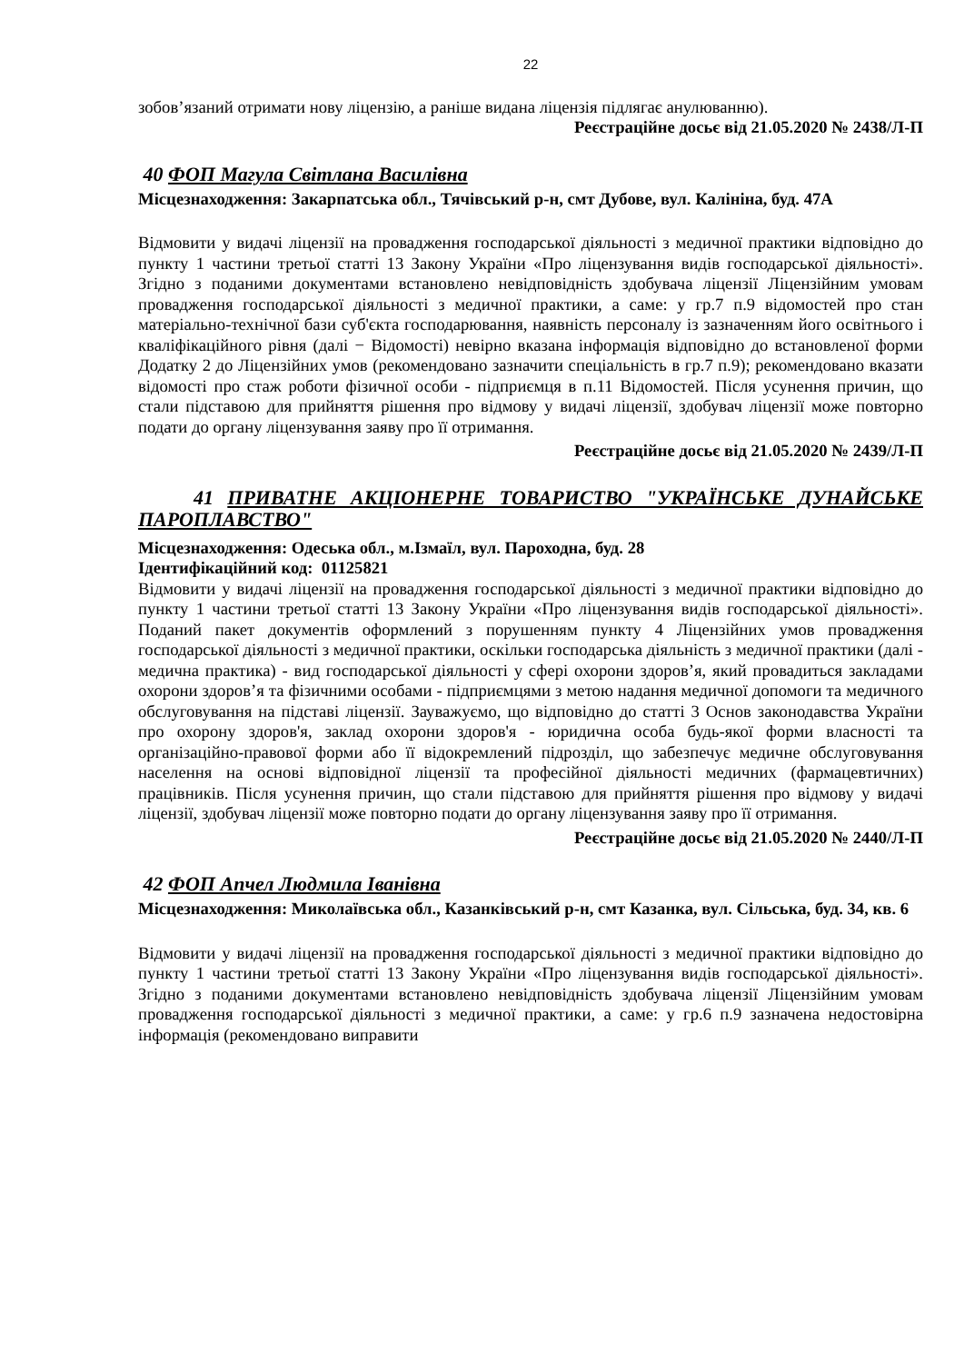22
зобов’язаний отримати нову ліцензію, а раніше видана ліцензія підлягає анулюванню).
Реєстраційне досьє від 21.05.2020 № 2438/Л-П
40 ФОП Магула Світлана Василівна
Місцезнаходження: Закарпатська обл., Тячівський р-н, смт Дубове, вул. Калініна, буд. 47А
Відмовити у видачі ліцензії на провадження господарської діяльності з медичної практики відповідно до пункту 1 частини третьої статті 13 Закону України «Про ліцензування видів господарської діяльності». Згідно з поданими документами встановлено невідповідність здобувача ліцензії Ліцензійним умовам провадження господарської діяльності з медичної практики, а саме: у гр.7 п.9 відомостей про стан матеріально-технічної бази суб'єкта господарювання, наявність персоналу із зазначенням його освітнього і кваліфікаційного рівня (далі − Відомості) невірно вказана інформація відповідно до встановленої форми Додатку 2 до Ліцензійних умов (рекомендовано зазначити спеціальність в гр.7 п.9); рекомендовано вказати відомості про стаж роботи фізичної особи - підприємця в п.11 Відомостей. Після усунення причин, що стали підставою для прийняття рішення про відмову у видачі ліцензії, здобувач ліцензії може повторно подати до органу ліцензування заяву про її отримання.
Реєстраційне досьє від 21.05.2020 № 2439/Л-П
41 ПРИВАТНЕ АКЦІОНЕРНЕ ТОВАРИСТВО "УКРАЇНСЬКЕ ДУНАЙСЬКЕ ПАРОПЛАВСТВО"
Місцезнаходження: Одеська обл., м.Ізмаїл, вул. Пароходна, буд. 28
Ідентифікаційний код: 01125821
Відмовити у видачі ліцензії на провадження господарської діяльності з медичної практики відповідно до пункту 1 частини третьої статті 13 Закону України «Про ліцензування видів господарської діяльності». Поданий пакет документів оформлений з порушенням пункту 4 Ліцензійних умов провадження господарської діяльності з медичної практики, оскільки господарська діяльність з медичної практики (далі - медична практика) - вид господарської діяльності у сфері охорони здоров’я, який провадиться закладами охорони здоров’я та фізичними особами - підприємцями з метою надання медичної допомоги та медичного обслуговування на підставі ліцензії. Зауважуємо, що відповідно до статті 3 Основ законодавства України про охорону здоров'я, заклад охорони здоров'я - юридична особа будь-якої форми власності та організаційно-правової форми або її відокремлений підрозділ, що забезпечує медичне обслуговування населення на основі відповідної ліцензії та професійної діяльності медичних (фармацевтичних) працівників. Після усунення причин, що стали підставою для прийняття рішення про відмову у видачі ліцензії, здобувач ліцензії може повторно подати до органу ліцензування заяву про її отримання.
Реєстраційне досьє від 21.05.2020 № 2440/Л-П
42 ФОП Апчел Людмила Іванівна
Місцезнаходження: Миколаївська обл., Казанківський р-н, смт Казанка, вул. Сільська, буд. 34, кв. 6
Відмовити у видачі ліцензії на провадження господарської діяльності з медичної практики відповідно до пункту 1 частини третьої статті 13 Закону України «Про ліцензування видів господарської діяльності». Згідно з поданими документами встановлено невідповідність здобувача ліцензії Ліцензійним умовам провадження господарської діяльності з медичної практики, а саме: у гр.6 п.9 зазначена недостовірна інформація (рекомендовано виправити